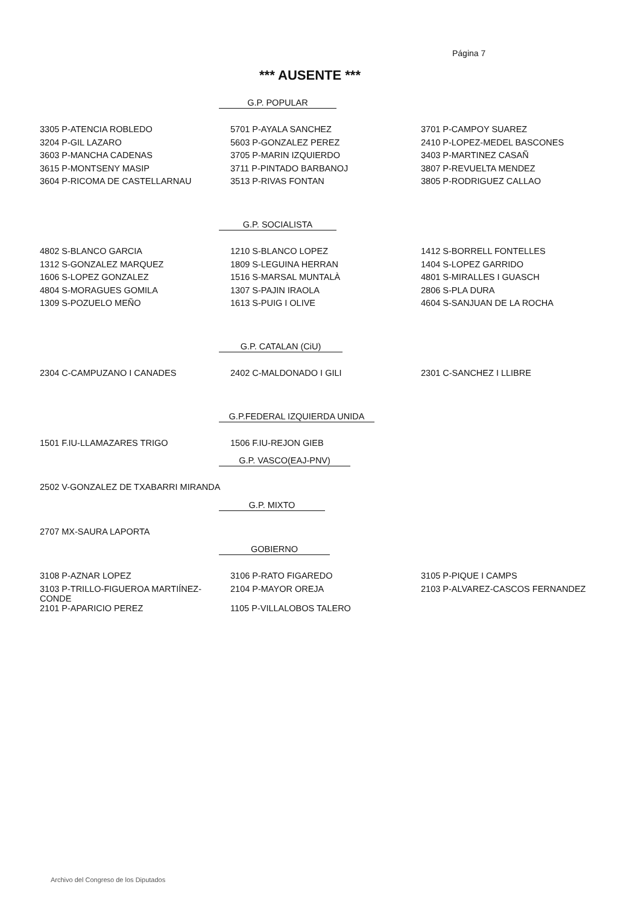Página 7
*** AUSENTE ***
G.P. POPULAR
| 3305 P-ATENCIA ROBLEDO | 5701 P-AYALA SANCHEZ | 3701 P-CAMPOY SUAREZ |
| 3204 P-GIL LAZARO | 5603 P-GONZALEZ PEREZ | 2410 P-LOPEZ-MEDEL BASCONES |
| 3603 P-MANCHA CADENAS | 3705 P-MARIN IZQUIERDO | 3403 P-MARTINEZ CASAÑ |
| 3615 P-MONTSENY MASIP | 3711 P-PINTADO BARBANOJ | 3807 P-REVUELTA MENDEZ |
| 3604 P-RICOMA DE CASTELLARNAU | 3513 P-RIVAS FONTAN | 3805 P-RODRIGUEZ CALLAO |
G.P. SOCIALISTA
| 4802 S-BLANCO GARCIA | 1210 S-BLANCO LOPEZ | 1412 S-BORRELL FONTELLES |
| 1312 S-GONZALEZ MARQUEZ | 1809 S-LEGUINA HERRAN | 1404 S-LOPEZ GARRIDO |
| 1606 S-LOPEZ GONZALEZ | 1516 S-MARSAL MUNTALÀ | 4801 S-MIRALLES I GUASCH |
| 4804 S-MORAGUES GOMILA | 1307 S-PAJIN IRAOLA | 2806 S-PLA DURA |
| 1309 S-POZUELO MEÑO | 1613 S-PUIG I OLIVE | 4604 S-SANJUAN DE LA ROCHA |
G.P. CATALAN (CiU)
| 2304 C-CAMPUZANO I CANADES | 2402 C-MALDONADO I GILI | 2301 C-SANCHEZ I LLIBRE |
G.P.FEDERAL IZQUIERDA UNIDA
| 1501 F.IU-LLAMAZARES TRIGO | 1506 F.IU-REJON GIEB | |
G.P. VASCO(EAJ-PNV)
| 2502 V-GONZALEZ DE TXABARRI MIRANDA |
G.P. MIXTO
| 2707 MX-SAURA LAPORTA |
GOBIERNO
| 3108 P-AZNAR LOPEZ | 3106 P-RATO FIGAREDO | 3105 P-PIQUE I CAMPS |
| 3103 P-TRILLO-FIGUEROA MARTIÍNEZ-CONDE | 2104 P-MAYOR OREJA | 2103 P-ALVAREZ-CASCOS FERNANDEZ |
| 2101 P-APARICIO PEREZ | 1105 P-VILLALOBOS TALERO | |
Archivo del Congreso de los Diputados